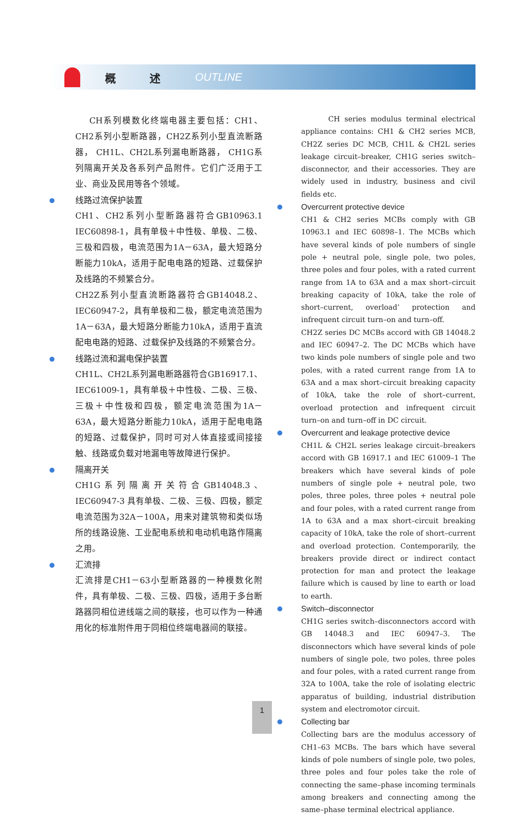概 述 OUTLINE
CH系列模数化终端电器主要包括：CH1、CH2系列小型断路器，CH2Z系列小型直流断路器， CH1L、CH2L系列漏电断路器， CH1G系列隔离开关及各系列产品附件。它们广泛用于工业、商业及民用等各个领域。
线路过流保护装置
CH1、CH2系列小型断路器符合GB10963.1 IEC60898-1，具有单极＋中性极、单极、二极、三极和四极，电流范围为1A－63A，最大短路分断能力10kA，适用于配电电路的短路、过载保护及线路的不频繁合分。
CH2Z系列小型直流断路器符合GB14048.2、IEC60947-2，具有单极和二极，额定电流范围为1A－63A，最大短路分断能力10kA，适用于直流配电电路的短路、过载保护及线路的不频繁合分。
线路过流和漏电保护装置
CH1L、CH2L系列漏电断路器符合GB16917.1、IEC61009-1，具有单极＋中性极、二极、三极、三极＋中性极和四极，额定电流范围为1A－63A，最大短路分断能力10kA，适用于配电电路的短路、过载保护，同时可对人体直接或间接接触、线路或负载对地漏电等故障进行保护。
隔离开关
CH1G系列隔离开关符合GB14048.3、IEC60947-3 具有单极、二极、三极、四极，额定电流范围为32A－100A，用来对建筑物和类似场所的线路设施、工业配电系统和电动机电路作隔离之用。
汇流排
汇流排是CH1－63小型断路器的一种模数化附件，具有单极、二极、三极、四极，适用于多台断路器同相位进线端之间的联接，也可以作为一种通用化的标准附件用于同相位终端电器间的联接。
CH series modulus terminal electrical appliance contains: CH1 & CH2 series MCB, CH2Z series DC MCB, CH1L & CH2L series leakage circuit–breaker, CH1G series switch–disconnector, and their accessories. They are widely used in industry, business and civil fields etc.
Overcurrent protective device
CH1 & CH2 series MCBs comply with GB 10963.1 and IEC 60898–1. The MCBs which have several kinds of pole numbers of single pole + neutral pole, single pole, two poles, three poles and four poles, with a rated current range from 1A to 63A and a max short–circuit breaking capacity of 10kA, take the role of short–current, overload’ protection and infrequent circuit turn–on and turn–off.
CH2Z series DC MCBs accord with GB 14048.2 and IEC 60947–2. The DC MCBs which have two kinds pole numbers of single pole and two poles, with a rated current range from 1A to 63A and a max short–circuit breaking capacity of 10kA, take the role of short–current, overload protection and infrequent circuit turn–on and turn–off in DC circuit.
Overcurrent and leakage protective device
CH1L & CH2L series leakage circuit–breakers accord with GB 16917.1 and IEC 61009–1 The breakers which have several kinds of pole numbers of single pole + neutral pole, two poles, three poles, three poles + neutral pole and four poles, with a rated current range from 1A to 63A and a max short–circuit breaking capacity of 10kA, take the role of short–current and overload protection. Contemporarily, the breakers provide direct or indirect contact protection for man and protect the leakage failure which is caused by line to earth or load to earth.
Switch–disconnector
CH1G series switch–disconnectors accord with GB 14048.3 and IEC 60947–3. The disconnectors which have several kinds of pole numbers of single pole, two poles, three poles and four poles, with a rated current range from 32A to 100A, take the role of isolating electric apparatus of building, industrial distribution system and electromotor circuit.
Collecting bar
Collecting bars are the modulus accessory of CH1–63 MCBs. The bars which have several kinds of pole numbers of single pole, two poles, three poles and four poles take the role of connecting the same–phase incoming terminals among breakers and connecting among the same–phase terminal electrical appliance.
1